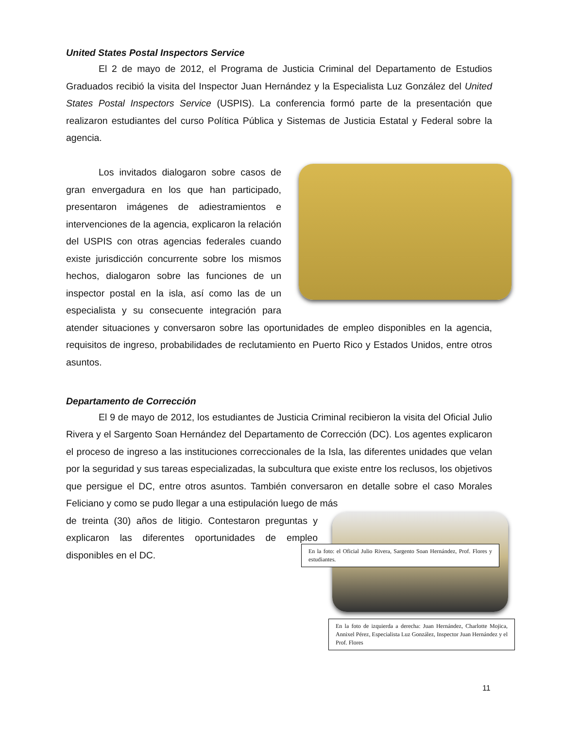United States Postal Inspectors Service
El 2 de mayo de 2012, el Programa de Justicia Criminal del Departamento de Estudios Graduados recibió la visita del Inspector Juan Hernández y la Especialista Luz González del United States Postal Inspectors Service (USPIS). La conferencia formó parte de la presentación que realizaron estudiantes del curso Política Pública y Sistemas de Justicia Estatal y Federal sobre la agencia.
Los invitados dialogaron sobre casos de gran envergadura en los que han participado, presentaron imágenes de adiestramientos e intervenciones de la agencia, explicaron la relación del USPIS con otras agencias federales cuando existe jurisdicción concurrente sobre los mismos hechos, dialogaron sobre las funciones de un inspector postal en la isla, así como las de un especialista y su consecuente integración para atender situaciones y conversaron sobre las oportunidades de empleo disponibles en la agencia, requisitos de ingreso, probabilidades de reclutamiento en Puerto Rico y Estados Unidos, entre otros asuntos.
Departamento de Corrección
El 9 de mayo de 2012, los estudiantes de Justicia Criminal recibieron la visita del Oficial Julio Rivera y el Sargento Soan Hernández del Departamento de Corrección (DC). Los agentes explicaron el proceso de ingreso a las instituciones correccionales de la Isla, las diferentes unidades que velan por la seguridad y sus tareas especializadas, la subcultura que existe entre los reclusos, los objetivos que persigue el DC, entre otros asuntos. También conversaron en detalle sobre el caso Morales Feliciano y como se pudo llegar a una estipulación luego de más
En la foto: el Oficial Julio Rivera, Sargento Soan Hernández, Prof. Flores y estudiantes.
de treinta (30) años de litigio. Contestaron preguntas y explicaron las diferentes oportunidades de empleo disponibles en el DC.
En la foto de izquierda a derecha: Juan Hernández, Charlotte Mojica, Annixel Pérez, Especialista Luz González, Inspector Juan Hernández y el Prof. Flores
11